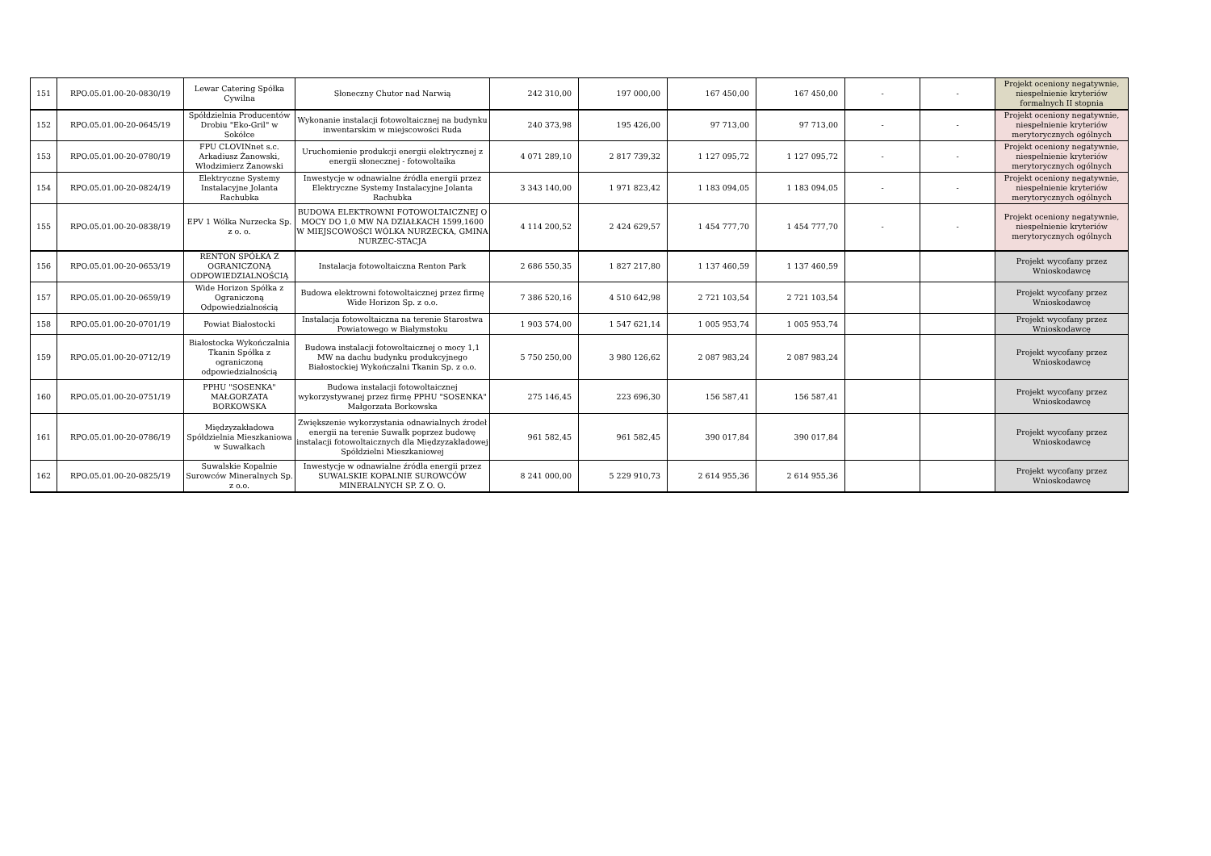| 151 | RPO.05.01.00-20-0830/19 | Lewar Catering Spółka Cywilna | Słoneczny Chutor nad Narwią | 242 310,00 | 197 000,00 | 167 450,00 | 167 450,00 | - | - | Projekt oceniony negatywnie, niespełnienie kryteriów formalnych II stopnia |
| 152 | RPO.05.01.00-20-0645/19 | Spółdzielnia Producentów Drobiu "Eko-Gril" w Sokółce | Wykonanie instalacji fotowoltaicznej na budynku inwentarskim w miejscowości Ruda | 240 373,98 | 195 426,00 | 97 713,00 | 97 713,00 | - | - | Projekt oceniony negatywnie, niespełnienie kryteriów merytorycznych ogólnych |
| 153 | RPO.05.01.00-20-0780/19 | FPU CLOVINnet s.c. Arkadiusz Żanowski, Włodzimierz Żanowski | Uruchomienie produkcji energii elektrycznej z energii słonecznej - fotowoltaika | 4 071 289,10 | 2 817 739,32 | 1 127 095,72 | 1 127 095,72 | - | - | Projekt oceniony negatywnie, niespełnienie kryteriów merytorycznych ogólnych |
| 154 | RPO.05.01.00-20-0824/19 | Elektryczne Systemy Instalacyjne Jolanta Rachubka | Inwestycje w odnawialne źródła energii przez Elektryczne Systemy Instalacyjne Jolanta Rachubka | 3 343 140,00 | 1 971 823,42 | 1 183 094,05 | 1 183 094,05 | - | - | Projekt oceniony negatywnie, niespełnienie kryteriów merytorycznych ogólnych |
| 155 | RPO.05.01.00-20-0838/19 | EPV 1 Wólka Nurzecka Sp. z o. o. | BUDOWA ELEKTROWNI FOTOWOLTAICZNEJ O MOCY DO 1,0 MW NA DZIAŁKACH 1599,1600 W MIEJSCOWOŚCI WÓLKA NURZECKA, GMINA NURZEC-STACJA | 4 114 200,52 | 2 424 629,57 | 1 454 777,70 | 1 454 777,70 | - | - | Projekt oceniony negatywnie, niespełnienie kryteriów merytorycznych ogólnych |
| 156 | RPO.05.01.00-20-0653/19 | RENTON SPÓŁKA Z OGRANICZONĄ ODPOWIEDZIALNOŚCIĄ | Instalacja fotowoltaiczna Renton Park | 2 686 550,35 | 1 827 217,80 | 1 137 460,59 | 1 137 460,59 | | | Projekt wycofany przez Wnioskodawcę |
| 157 | RPO.05.01.00-20-0659/19 | Wide Horizon Spółka z Ograniczoną Odpowiedzialnością | Budowa elektrowni fotowoltaicznej przez firmę Wide Horizon Sp. z o.o. | 7 386 520,16 | 4 510 642,98 | 2 721 103,54 | 2 721 103,54 | | | Projekt wycofany przez Wnioskodawcę |
| 158 | RPO.05.01.00-20-0701/19 | Powiat Białostocki | Instalacja fotowoltaiczna na terenie Starostwa Powiatowego w Białymstoku | 1 903 574,00 | 1 547 621,14 | 1 005 953,74 | 1 005 953,74 | | | Projekt wycofany przez Wnioskodawcę |
| 159 | RPO.05.01.00-20-0712/19 | Białostocka Wykończalnia Tkanin Spółka z ograniczoną odpowiedzialnością | Budowa instalacji fotowoltaicznej o mocy 1,1 MW na dachu budynku produkcyjnego Białostockiej Wykończalni Tkanin Sp. z o.o. | 5 750 250,00 | 3 980 126,62 | 2 087 983,24 | 2 087 983,24 | | | Projekt wycofany przez Wnioskodawcę |
| 160 | RPO.05.01.00-20-0751/19 | PPHU "SOSENKA" MAŁGORZATA BORKOWSKA | Budowa instalacji fotowoltaicznej wykorzystywanej przez firmę PPHU "SOSENKA" Małgorzata Borkowska | 275 146,45 | 223 696,30 | 156 587,41 | 156 587,41 | | | Projekt wycofany przez Wnioskodawcę |
| 161 | RPO.05.01.00-20-0786/19 | Międzyzakładowa Spółdzielnia Mieszkaniowa w Suwałkach | Zwiększenie wykorzystania odnawialnych źrodeł energii na terenie Suwałk poprzez budowę instalacji fotowoltaicznych dla Międzyzakładowej Spółdzielni Mieszkaniowej | 961 582,45 | 961 582,45 | 390 017,84 | 390 017,84 | | | Projekt wycofany przez Wnioskodawcę |
| 162 | RPO.05.01.00-20-0825/19 | Suwalskie Kopalnie Surowców Mineralnych Sp. z o.o. | Inwestycje w odnawialne źródła energii przez SUWALSKIE KOPALNIE SUROWCÓW MINERALNYCH SP. Z O. O. | 8 241 000,00 | 5 229 910,73 | 2 614 955,36 | 2 614 955,36 | | | Projekt wycofany przez Wnioskodawcę |